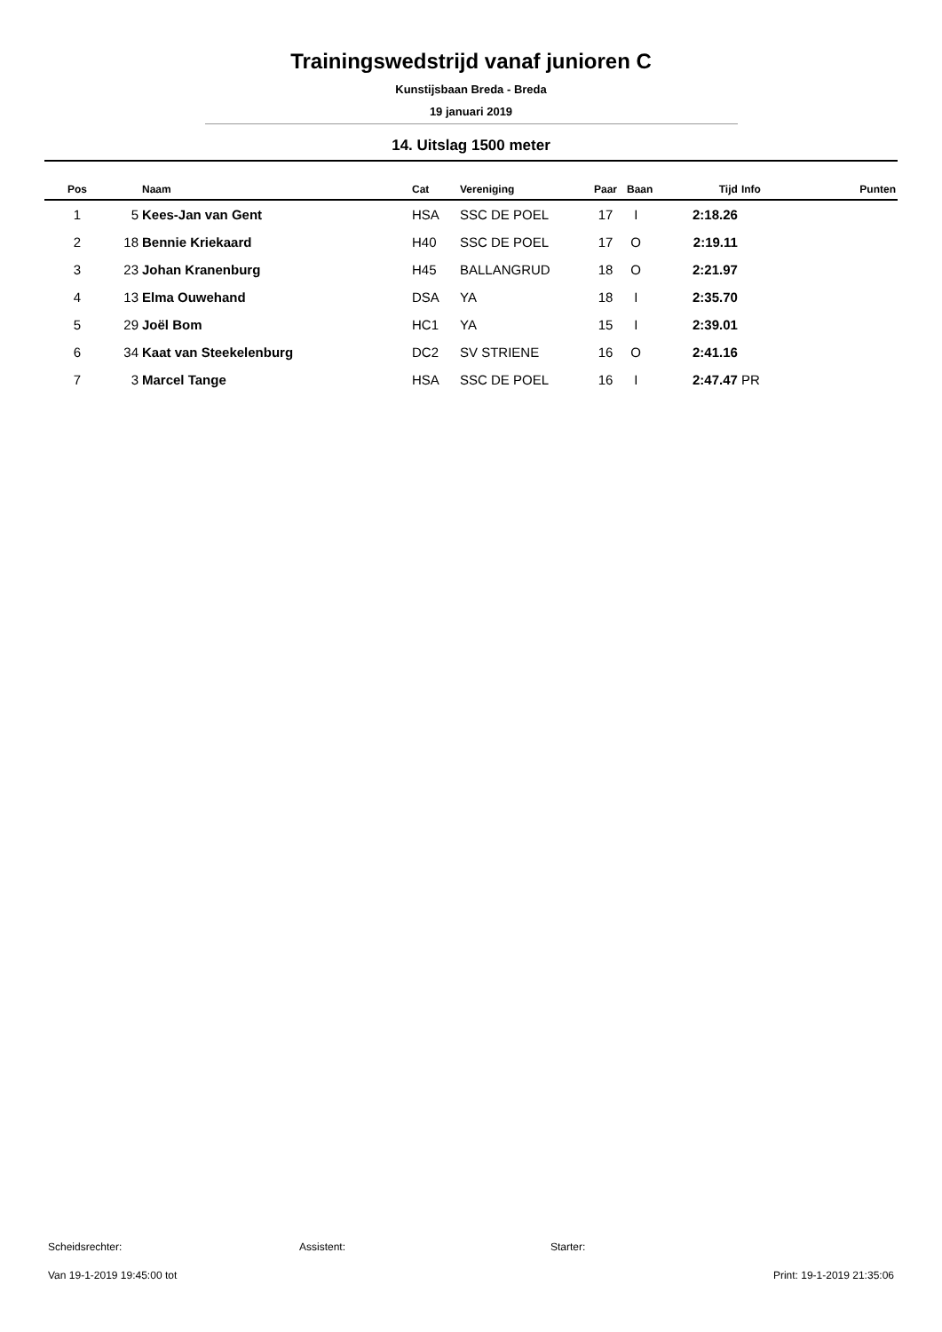Trainingswedstrijd vanaf junioren C
Kunstijsbaan Breda - Breda
19 januari 2019
14. Uitslag 1500 meter
| Pos | | Naam | Cat | Vereniging | Paar | Baan | Tijd | Info | Punten |
| --- | --- | --- | --- | --- | --- | --- | --- | --- | --- |
| 1 | 5 | Kees-Jan van Gent | HSA | SSC DE POEL | 17 | I | 2:18.26 | | |
| 2 | 18 | Bennie Kriekaard | H40 | SSC DE POEL | 17 | O | 2:19.11 | | |
| 3 | 23 | Johan Kranenburg | H45 | BALLANGRUD | 18 | O | 2:21.97 | | |
| 4 | 13 | Elma Ouwehand | DSA | YA | 18 | I | 2:35.70 | | |
| 5 | 29 | Joël Bom | HC1 | YA | 15 | I | 2:39.01 | | |
| 6 | 34 | Kaat van Steekelenburg | DC2 | SV STRIENE | 16 | O | 2:41.16 | | |
| 7 | 3 | Marcel Tange | HSA | SSC DE POEL | 16 | I | 2:47.47 | PR | |
Scheidsrechter: Assistent: Starter:
Van 19-1-2019 19:45:00 tot Print: 19-1-2019 21:35:06